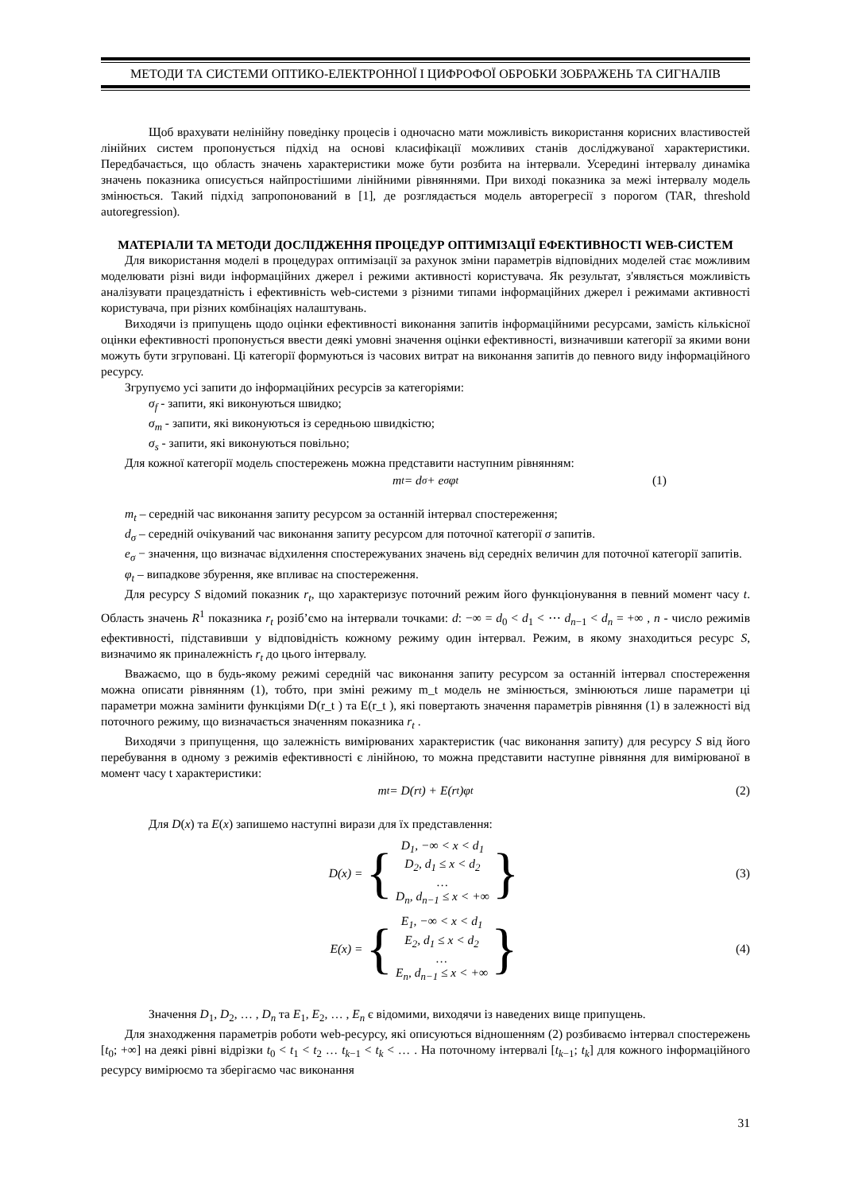МЕТОДИ ТА СИСТЕМИ ОПТИКО-ЕЛЕКТРОННОЇ І ЦИФРОФОЇ ОБРОБКИ ЗОБРАЖЕНЬ ТА СИГНАЛІВ
Щоб врахувати нелінійну поведінку процесів і одночасно мати можливість використання корисних властивостей лінійних систем пропонується підхід на основі класифікації можливих станів досліджуваної характеристики. Передбачається, що область значень характеристики може бути розбита на інтервали. Усередині інтервалу динаміка значень показника описується найпростішими лінійними рівняннями. При виході показника за межі інтервалу модель змінюється. Такий підхід запропонований в [1], де розглядається модель авторегресії з порогом (TAR, threshold autoregression).
МАТЕРІАЛИ ТА МЕТОДИ ДОСЛІДЖЕННЯ ПРОЦЕДУР ОПТИМІЗАЦІЇ ЕФЕКТИВНОСТІ WEB-СИСТЕМ
Для використання моделі в процедурах оптимізації за рахунок зміни параметрів відповідних моделей стає можливим моделювати різні види інформаційних джерел і режими активності користувача. Як результат, з'являється можливість аналізувати працездатність і ефективність web-системи з різними типами інформаційних джерел і режимами активності користувача, при різних комбінаціях налаштувань.
Виходячи із припущень щодо оцінки ефективності виконання запитів інформаційними ресурсами, замість кількісної оцінки ефективності пропонується ввести деякі умовні значення оцінки ефективності, визначивши категорії за якими вони можуть бути згруповані. Ці категорії формуються із часових витрат на виконання запитів до певного виду інформаційного ресурсу.
Згрупуємо усі запити до інформаційних ресурсів за категоріями:
σ<sub>f</sub> - запити, які виконуються швидко;
σ<sub>m</sub> - запити, які виконуються із середньою швидкістю;
σ<sub>s</sub> - запити, які виконуються повільно;
Для кожної категорії модель спостережень можна представити наступним рівнянням:
m<sub>t</sub> = d<sub>σ</sub> + e<sub>σ</sub>φ<sub>t</sub> (1)
m<sub>t</sub> – середній час виконання запиту ресурсом за останній інтервал спостереження;
d<sub>σ</sub> – середній очікуваний час виконання запиту ресурсом для поточної категорії σ запитів.
e<sub>σ</sub> − значення, що визначає відхилення спостережуваних значень від середніх величин для поточної категорії запитів.
φ<sub>t</sub> – випадкове збурення, яке впливає на спостереження.
Для ресурсу S відомий показник r<sub>t</sub>, що характеризує поточний режим його функціонування в певний момент часу t. Область значень R<sup>1</sup> показника r<sub>t</sub> розіб’ємо на інтервали точками: d: −∞ = d<sub>0</sub> < d<sub>1</sub> < ⋯ d<sub>n−1</sub> < d<sub>n</sub> = +∞ , n - число режимів ефективності, підставивши у відповідність кожному режиму один інтервал. Режим, в якому знаходиться ресурс S, визначимо як приналежність r<sub>t</sub> до цього інтервалу.
Вважаємо, що в будь-якому режимі середній час виконання запиту ресурсом за останній інтервал спостереження можна описати рівнянням (1), тобто, при зміні режиму m_t модель не змінюється, змінюються лише параметри ці параметри можна замінити функціями D(r_t ) та E(r_t ), які повертають значення параметрів рівняння (1) в залежності від поточного режиму, що визначається значенням показника r<sub>t</sub> .
Виходячи з припущення, що залежність вимірюваних характеристик (час виконання запиту) для ресурсу S від його перебування в одному з режимів ефективності є лінійною, то можна представити наступне рівняння для вимірюваної в момент часу t характеристики:
m<sub>t</sub> = D(r<sub>t</sub>) + E(r<sub>t</sub>)φ<sub>t</sub> (2)
Для D(x) та E(x) запишемо наступні вирази для їх представлення:
D(x) = {
D<sub>1</sub>, −∞ < x < d<sub>1</sub>
D<sub>2</sub>, d<sub>1</sub> ≤ x < d<sub>2</sub>
…
D<sub>n</sub>, d<sub>n−1</sub> ≤ x < +∞
} (3)
E(x) = {
E<sub>1</sub>, −∞ < x < d<sub>1</sub>
E<sub>2</sub>, d<sub>1</sub> ≤ x < d<sub>2</sub>
…
E<sub>n</sub>, d<sub>n−1</sub> ≤ x < +∞
} (4)
Значення D<sub>1</sub>, D<sub>2</sub>, … , D<sub>n</sub> та E<sub>1</sub>, E<sub>2</sub>, … , E<sub>n</sub> є відомими, виходячи із наведених вище припущень.
Для знаходження параметрів роботи web-ресурсу, які описуються відношенням (2) розбиваємо інтервал спостережень [t<sub>0</sub>; +∞] на деякі рівні відрізки t<sub>0</sub> < t<sub>1</sub> < t<sub>2</sub> … t<sub>k−1</sub> < t<sub>k</sub> < … . На поточному інтервалі [t<sub>k−1</sub>; t<sub>k</sub>] для кожного інформаційного ресурсу вимірюємо та зберігаємо час виконання
31